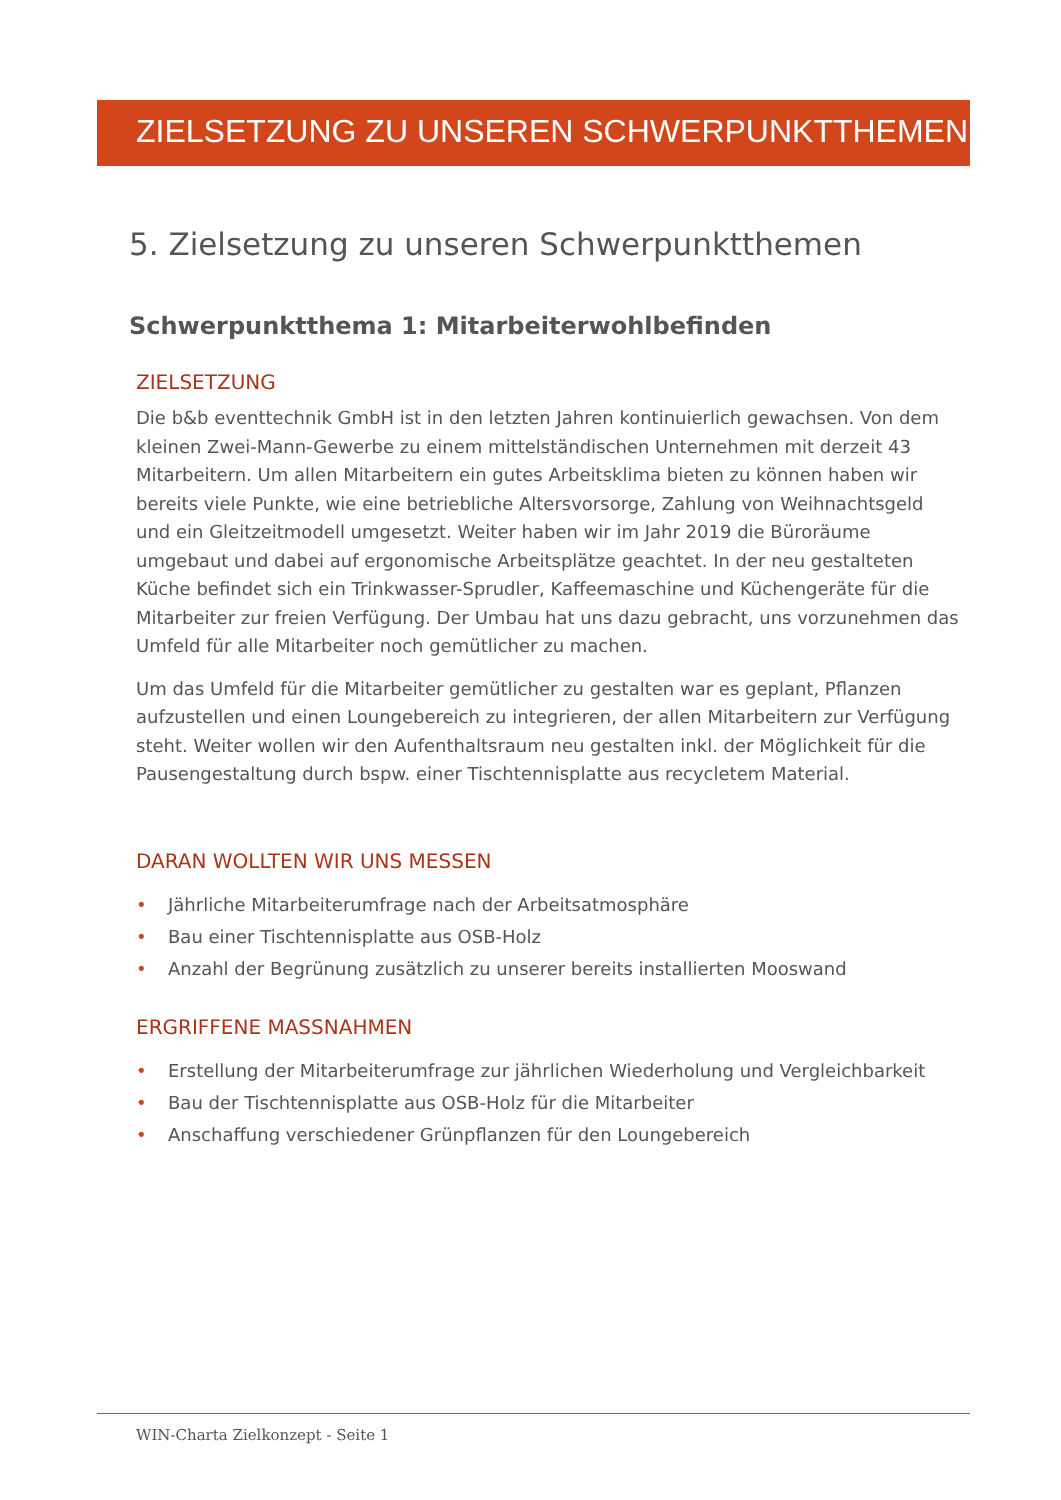ZIELSETZUNG ZU UNSEREN SCHWERPUNKTTHEMEN
5. Zielsetzung zu unseren Schwerpunktthemen
Schwerpunktthema 1: Mitarbeiterwohlbefinden
ZIELSETZUNG
Die b&b eventtechnik GmbH ist in den letzten Jahren kontinuierlich gewachsen. Von dem kleinen Zwei-Mann-Gewerbe zu einem mittelständischen Unternehmen mit derzeit 43 Mitarbeitern. Um allen Mitarbeitern ein gutes Arbeitsklima bieten zu können haben wir bereits viele Punkte, wie eine betriebliche Altersvorsorge, Zahlung von Weihnachtsgeld und ein Gleitzeitmodell umgesetzt. Weiter haben wir im Jahr 2019 die Büroräume umgebaut und dabei auf ergonomische Arbeitsplätze geachtet. In der neu gestalteten Küche befindet sich ein Trinkwasser-Sprudler, Kaffeemaschine und Küchengeräte für die Mitarbeiter zur freien Verfügung. Der Umbau hat uns dazu gebracht, uns vorzunehmen das Umfeld für alle Mitarbeiter noch gemütlicher zu machen.
Um das Umfeld für die Mitarbeiter gemütlicher zu gestalten war es geplant, Pflanzen aufzustellen und einen Loungebereich zu integrieren, der allen Mitarbeitern zur Verfügung steht. Weiter wollen wir den Aufenthaltsraum neu gestalten inkl. der Möglichkeit für die Pausengestaltung durch bspw. einer Tischtennisplatte aus recycletem Material.
DARAN WOLLTEN WIR UNS MESSEN
• Jährliche Mitarbeiterumfrage nach der Arbeitsatmosphäre
• Bau einer Tischtennisplatte aus OSB-Holz
• Anzahl der Begrünung zusätzlich zu unserer bereits installierten Mooswand
ERGRIFFENE MASSNAHMEN
• Erstellung der Mitarbeiterumfrage zur jährlichen Wiederholung und Vergleichbarkeit
• Bau der Tischtennisplatte aus OSB-Holz für die Mitarbeiter
• Anschaffung verschiedener Grünpflanzen für den Loungebereich
WIN-Charta Zielkonzept - Seite 1